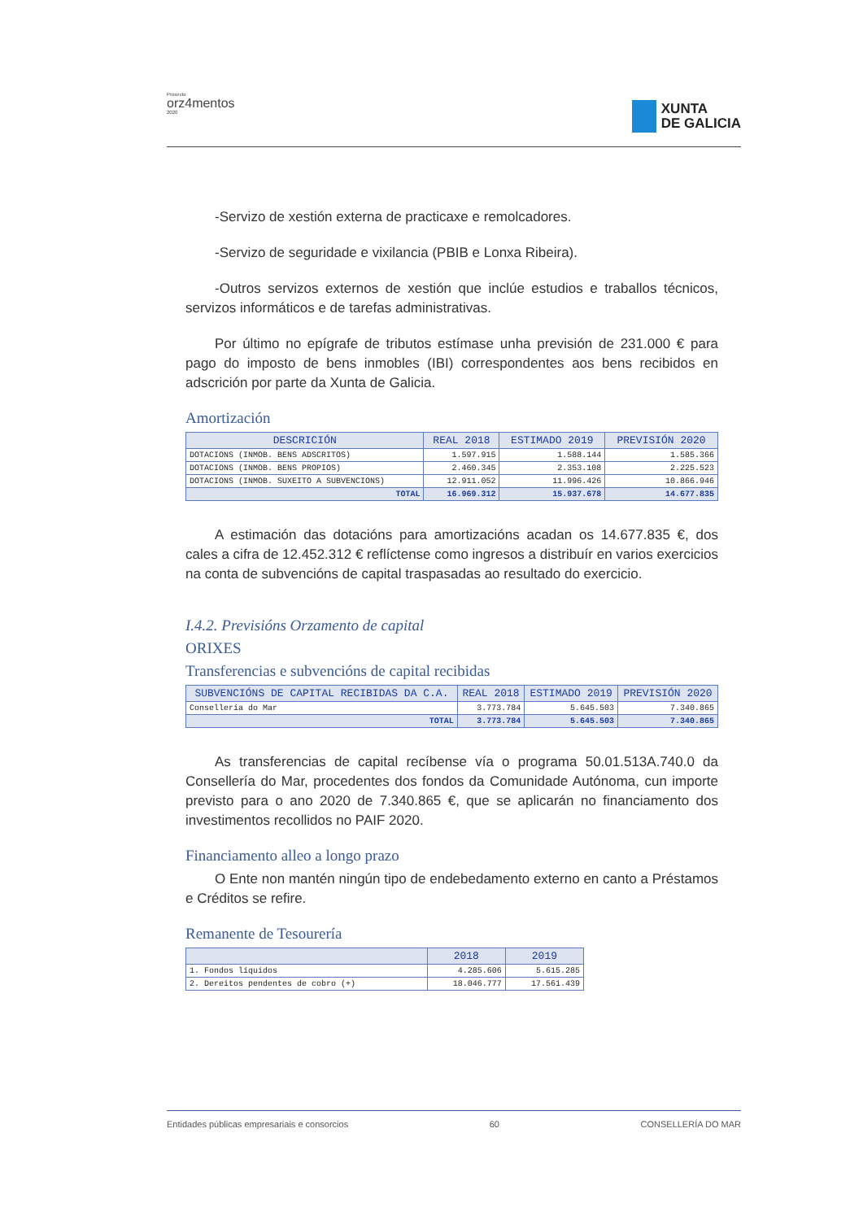Proxecto
orz4mentos
2020
XUNTA
DE GALICIA
-Servizo de xestión externa de practicaxe e remolcadores.
-Servizo de seguridade e vixilancia (PBIB e Lonxa Ribeira).
-Outros servizos externos de xestión que inclúe estudios e traballos técnicos, servizos informáticos e de tarefas administrativas.
Por último no epígrafe de tributos estímase unha previsión de 231.000 € para pago do imposto de bens inmobles (IBI) correspondentes aos bens recibidos en adscrición por parte da Xunta de Galicia.
Amortización
| DESCRICIÓN | REAL 2018 | ESTIMADO 2019 | PREVISIÓN 2020 |
| --- | --- | --- | --- |
| DOTACIONS (INMOB. BENS ADSCRITOS) | 1.597.915 | 1.588.144 | 1.585.366 |
| DOTACIONS (INMOB. BENS PROPIOS) | 2.460.345 | 2.353.108 | 2.225.523 |
| DOTACIONS (INMOB. SUXEITO A SUBVENCIONS) | 12.911.052 | 11.996.426 | 10.866.946 |
| TOTAL | 16.969.312 | 15.937.678 | 14.677.835 |
A estimación das dotacións para amortizacións acadan os 14.677.835 €, dos cales a cifra de 12.452.312 € reflíctense como ingresos a distribuír en varios exercicios na conta de subvencións de capital traspasadas ao resultado do exercicio.
I.4.2. Previsións Orzamento de capital
ORIXES
Transferencias e subvencións de capital recibidas
| SUBVENCIÓNS DE CAPITAL RECIBIDAS DA C.A. | REAL 2018 | ESTIMADO 2019 | PREVISIÓN 2020 |
| --- | --- | --- | --- |
| Consellería do Mar | 3.773.784 | 5.645.503 | 7.340.865 |
| TOTAL | 3.773.784 | 5.645.503 | 7.340.865 |
As transferencias de capital recíbense vía o programa 50.01.513A.740.0 da Consellería do Mar, procedentes dos fondos da Comunidade Autónoma, cun importe previsto para o ano 2020 de 7.340.865 €, que se aplicarán no financiamento dos investimentos recollidos no PAIF 2020.
Financiamento alleo a longo prazo
O Ente non mantén ningún tipo de endebedamento externo en canto a Préstamos e Créditos se refire.
Remanente de Tesourería
| | 2018 | 2019 |
| --- | --- | --- |
| 1. Fondos líquidos | 4.285.606 | 5.615.285 |
| 2. Dereitos pendentes de cobro (+) | 18.046.777 | 17.561.439 |
Entidades públicas empresariais e consorcios 60 CONSELLERÍA DO MAR